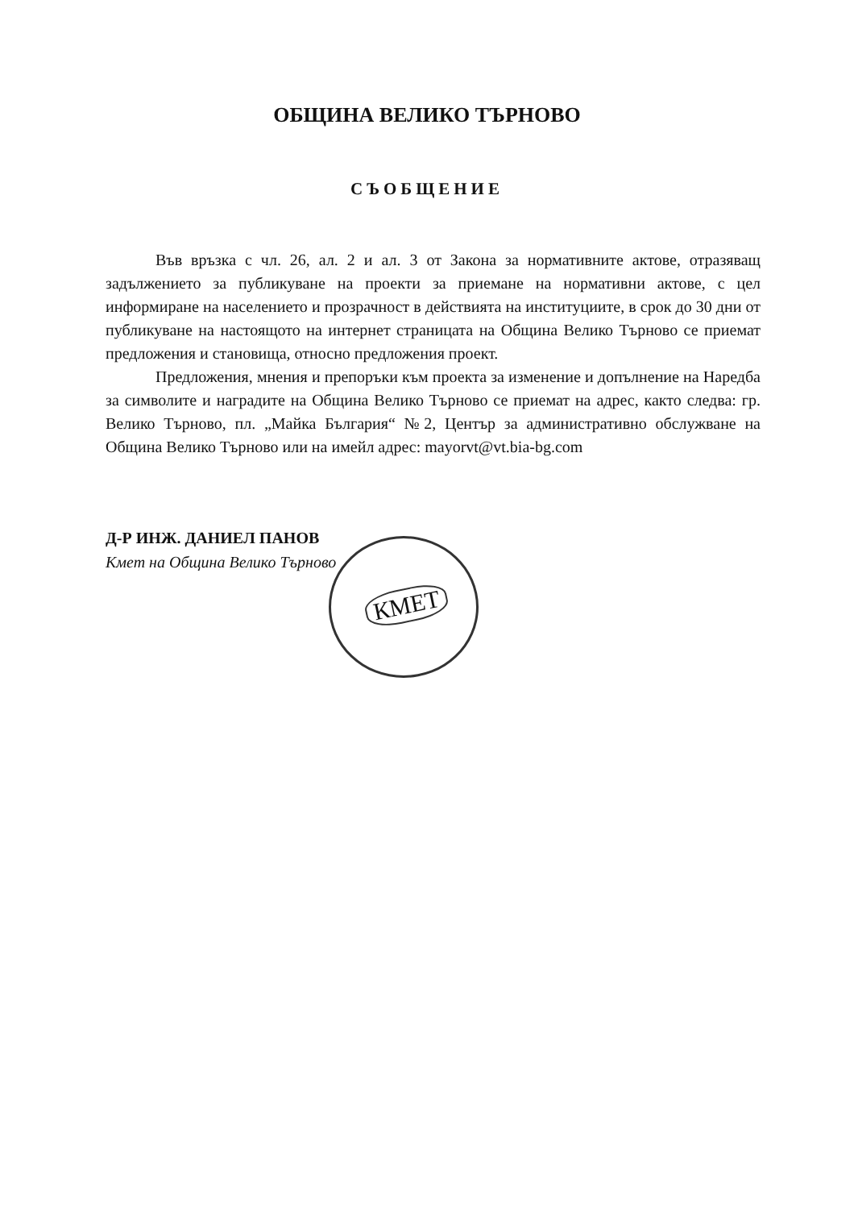ОБЩИНА ВЕЛИКО ТЪРНОВО
СЪОБЩЕНИЕ
Във връзка с чл. 26, ал. 2 и ал. 3 от Закона за нормативните актове, отразяващ задължението за публикуване на проекти за приемане на нормативни актове, с цел информиране на населението и прозрачност в действията на институциите, в срок до 30 дни от публикуване на настоящото на интернет страницата на Община Велико Търново се приемат предложения и становища, относно предложения проект.
Предложения, мнения и препоръки към проекта за изменение и допълнение на Наредба за символите и наградите на Община Велико Търново се приемат на адрес, както следва: гр. Велико Търново, пл. „Майка България“ №2, Център за административно обслужване на Община Велико Търново или на имейл адрес: mayorvt@vt.bia-bg.com
КМЕТ
Д-Р ИНЖ. ДАНИЕЛ ПАНОВ
Кмет на Община Велико Търново